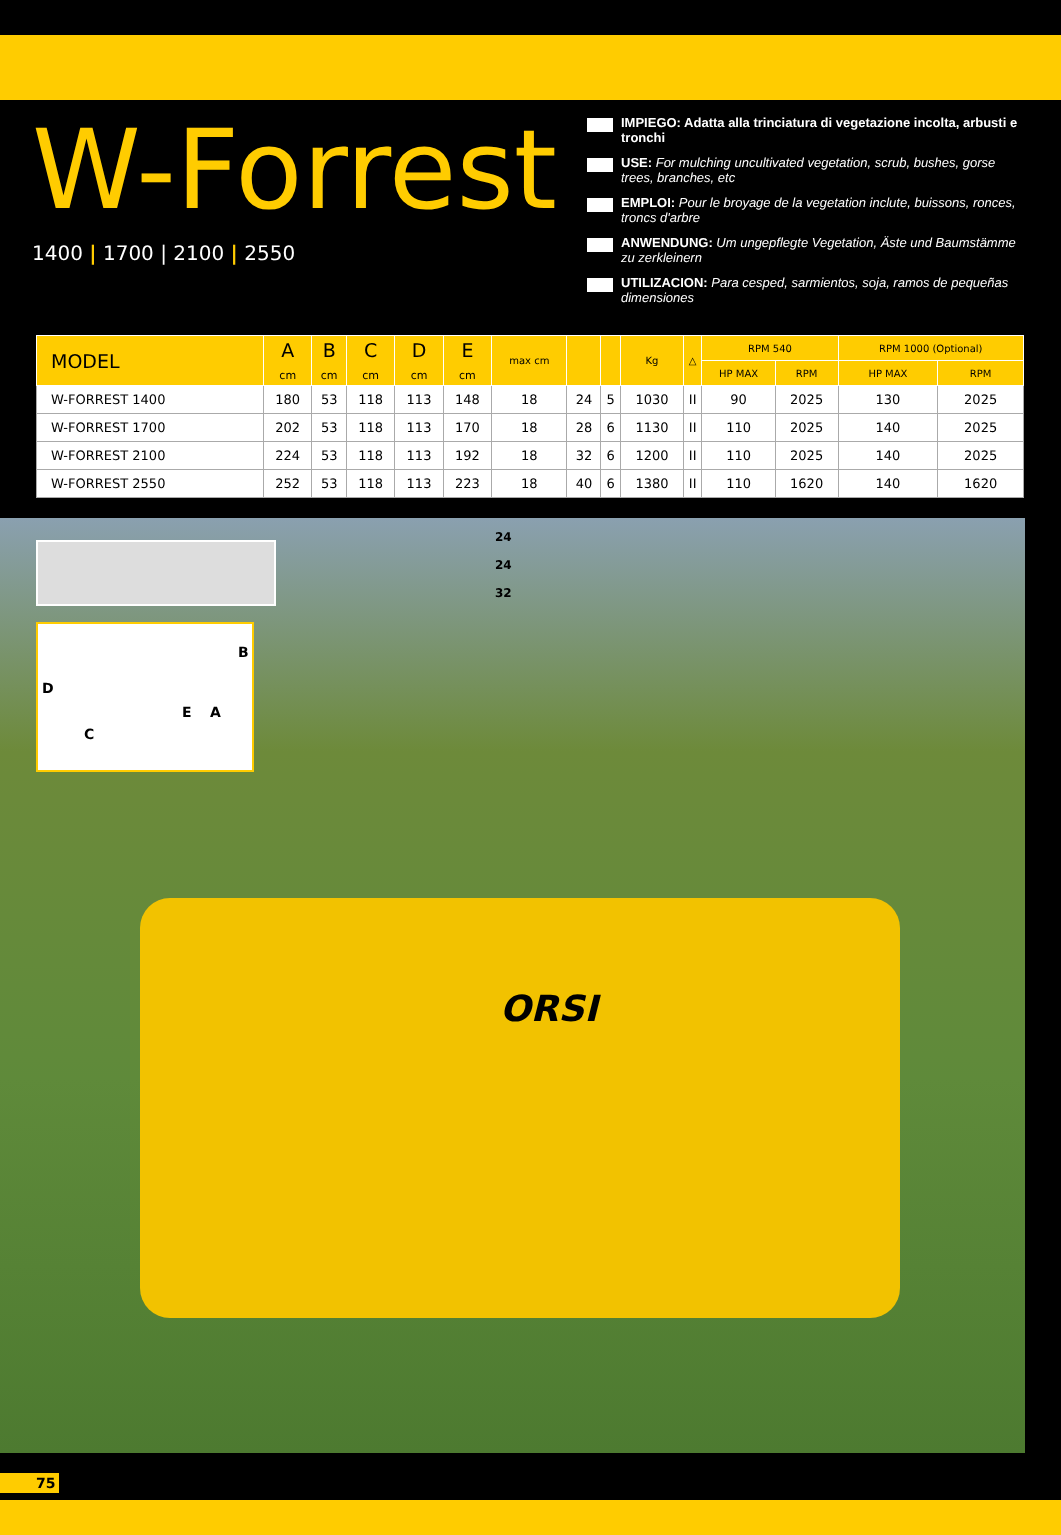W-Forrest
1400 | 1700 | 2100 | 2550
IMPIEGO: Adatta alla trinciatura di vegetazione incolta, arbusti e tronchi
USE: For mulching uncultivated vegetation, scrub, bushes, gorse trees, branches, etc
EMPLOI: Pour le broyage de la vegetation inclute, buissons, ronces, troncs d'arbre
ANWENDUNG: Um ungepflegte Vegetation, Äste und Baumstämme zu zerkleinern
UTILIZACION: Para cesped, sarmientos, soja, ramos de pequeñas dimensiones
| MODEL | A cm | B cm | C cm | D cm | E cm | max cm | | | Kg | △ | RPM 540 | | RPM 1000 (Optional) | |
| --- | --- | --- | --- | --- | --- | --- | --- | --- | --- | --- | --- | --- | --- | --- |
| | | | | | | | | | | | HP MAX | RPM | HP MAX | RPM |
| W-FORREST 1400 | 180 | 53 | 118 | 113 | 148 | 18 | 24 | 5 | 1030 | II | 90 | 2025 | 130 | 2025 |
| W-FORREST 1700 | 202 | 53 | 118 | 113 | 170 | 18 | 28 | 6 | 1130 | II | 110 | 2025 | 140 | 2025 |
| W-FORREST 2100 | 224 | 53 | 118 | 113 | 192 | 18 | 32 | 6 | 1200 | II | 110 | 2025 | 140 | 2025 |
| W-FORREST 2550 | 252 | 53 | 118 | 113 | 223 | 18 | 40 | 6 | 1380 | II | 110 | 1620 | 140 | 1620 |
24
24
32
B
D
E A
C
ORSI
75